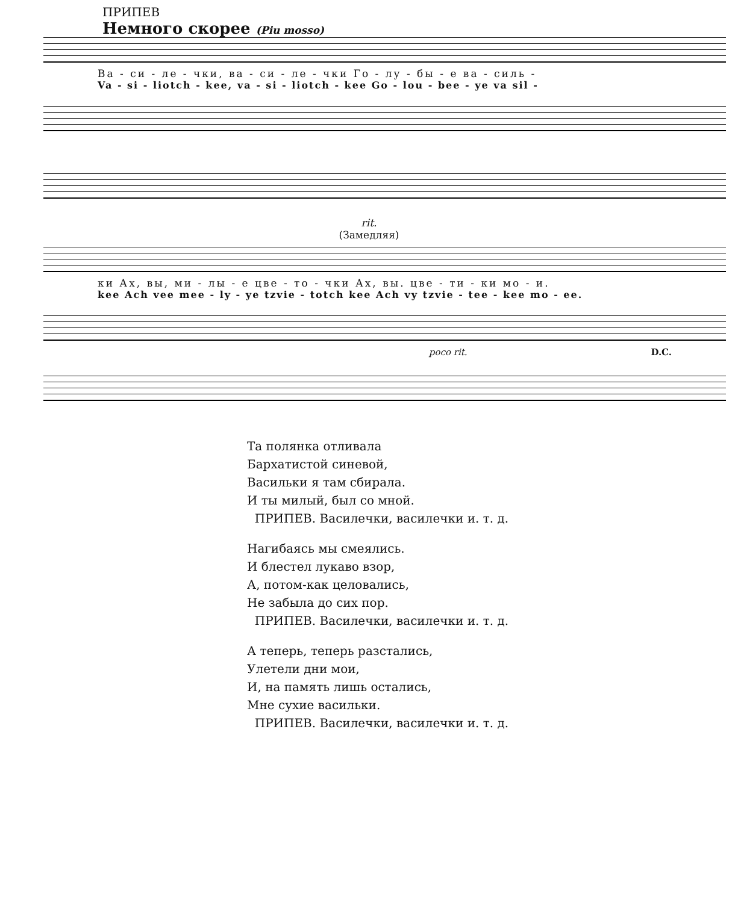ПРИПЕВ
Немного скорее (Piu mosso)
Ва - си - ле - чки, ва - си - ле - чки Го - лу - бы - е ва - силь -
Va - si - liotch - kee, va - si - liotch - kee Go - lou - bee - ye va sil -
rit.
(Замедляя)
ки Ах, вы, ми - лы - е цве - то - чки Ах, вы. цве - ти - ки мо - и.
kee Ach vee mee - ly - ye tzvie - totch kee Ach vy tzvie - tee - kee mo - ee.
poco rit. D.C.
Та полянка отливала
Бархатистой синевой,
Васильки я там сбирала.
И ты милый, был со мной.
ПРИПЕВ. Василечки, василечки и. т. д.
Нагибаясь мы смеялись.
И блестел лукаво взор,
А, потом-как целовались,
Не забыла до сих пор.
ПРИПЕВ. Василечки, василечки и. т. д.
А теперь, теперь разстались,
Улетели дни мои,
И, на память лишь остались,
Мне сухие васильки.
ПРИПЕВ. Василечки, василечки и. т. д.